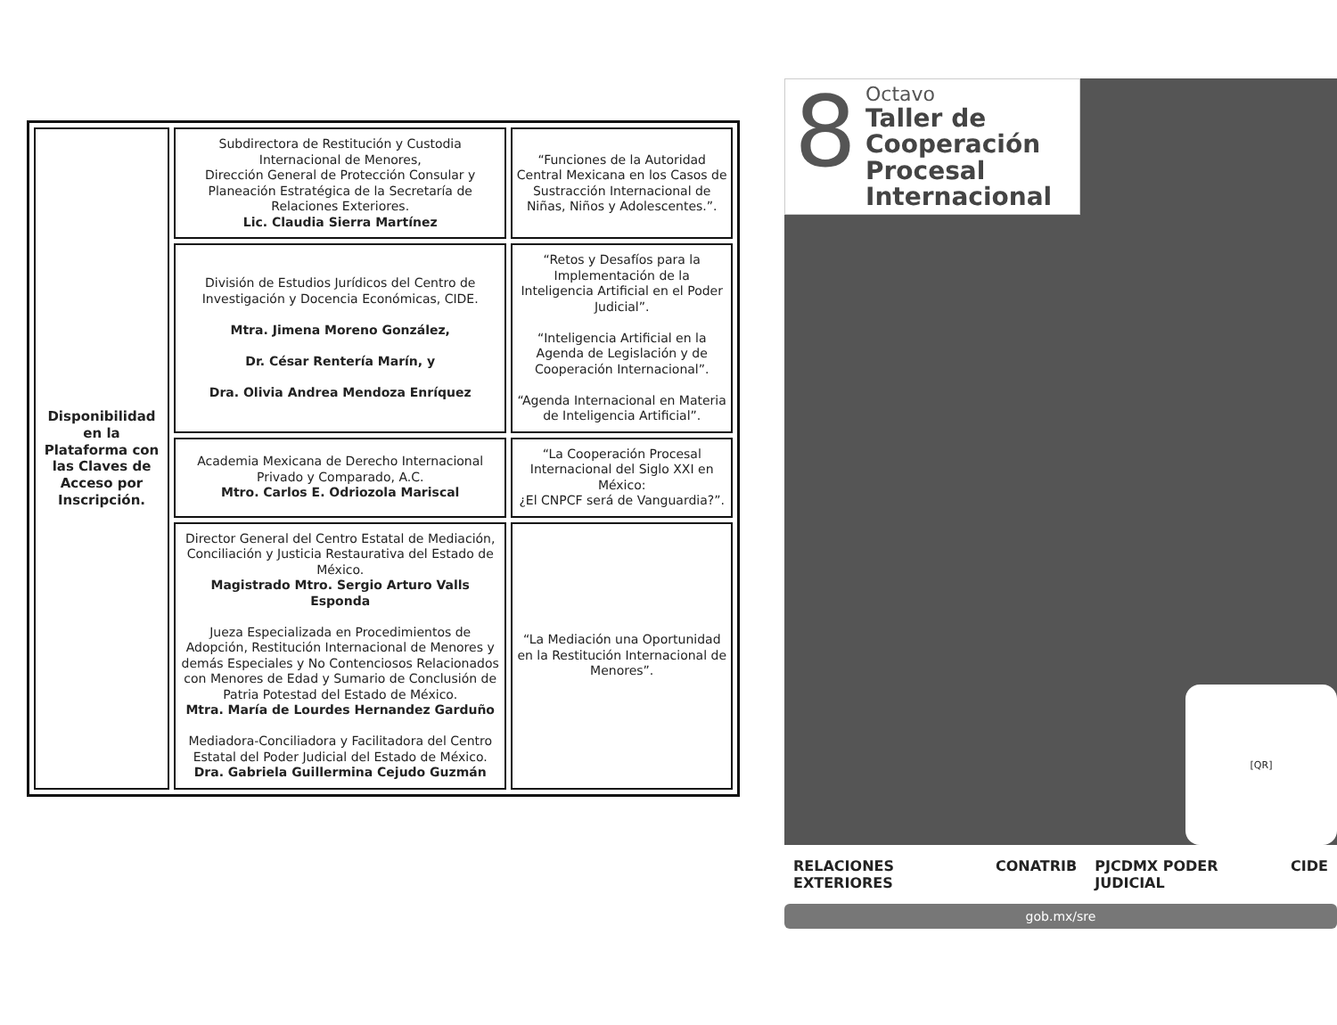| Disponibilidad en la Plataforma con las Claves de Acceso por Inscripción. | Subdirectora de Restitución y Custodia Internacional de Menores, Dirección General de Protección Consular y Planeación Estratégica de la Secretaría de Relaciones Exteriores. Lic. Claudia Sierra Martínez | “Funciones de la Autoridad Central Mexicana en los Casos de Sustracción Internacional de Niñas, Niños y Adolescentes.”. |
| | División de Estudios Jurídicos del Centro de Investigación y Docencia Económicas, CIDE. Mtra. Jimena Moreno González, Dr. César Rentería Marín, y Dra. Olivia Andrea Mendoza Enríquez | “Retos y Desafíos para la Implementación de la Inteligencia Artificial en el Poder Judicial”. “Inteligencia Artificial en la Agenda de Legislación y de Cooperación Internacional”. “Agenda Internacional en Materia de Inteligencia Artificial”. |
| | Academia Mexicana de Derecho Internacional Privado y Comparado, A.C. Mtro. Carlos E. Odriozola Mariscal | “La Cooperación Procesal Internacional del Siglo XXI en México: ¿El CNPCF será de Vanguardia?”. |
| | Director General del Centro Estatal de Mediación, Conciliación y Justicia Restaurativa del Estado de México. Magistrado Mtro. Sergio Arturo Valls Esponda Jueza Especializada en Procedimientos de Adopción, Restitución Internacional de Menores y demás Especiales y No Contenciosos Relacionados con Menores de Edad y Sumario de Conclusión de Patria Potestad del Estado de México. Mtra. María de Lourdes Hernandez Garduño Mediadora-Conciliadora y Facilitadora del Centro Estatal del Poder Judicial del Estado de México. Dra. Gabriela Guillermina Cejudo Guzmán | “La Mediación una Oportunidad en la Restitución Internacional de Menores”. |
8
Octavo
Taller de Cooperación Procesal Internacional
[QR]
RELACIONES EXTERIORES CONATRIB PJCDMX PODER JUDICIAL CIDE
gob.mx/sre